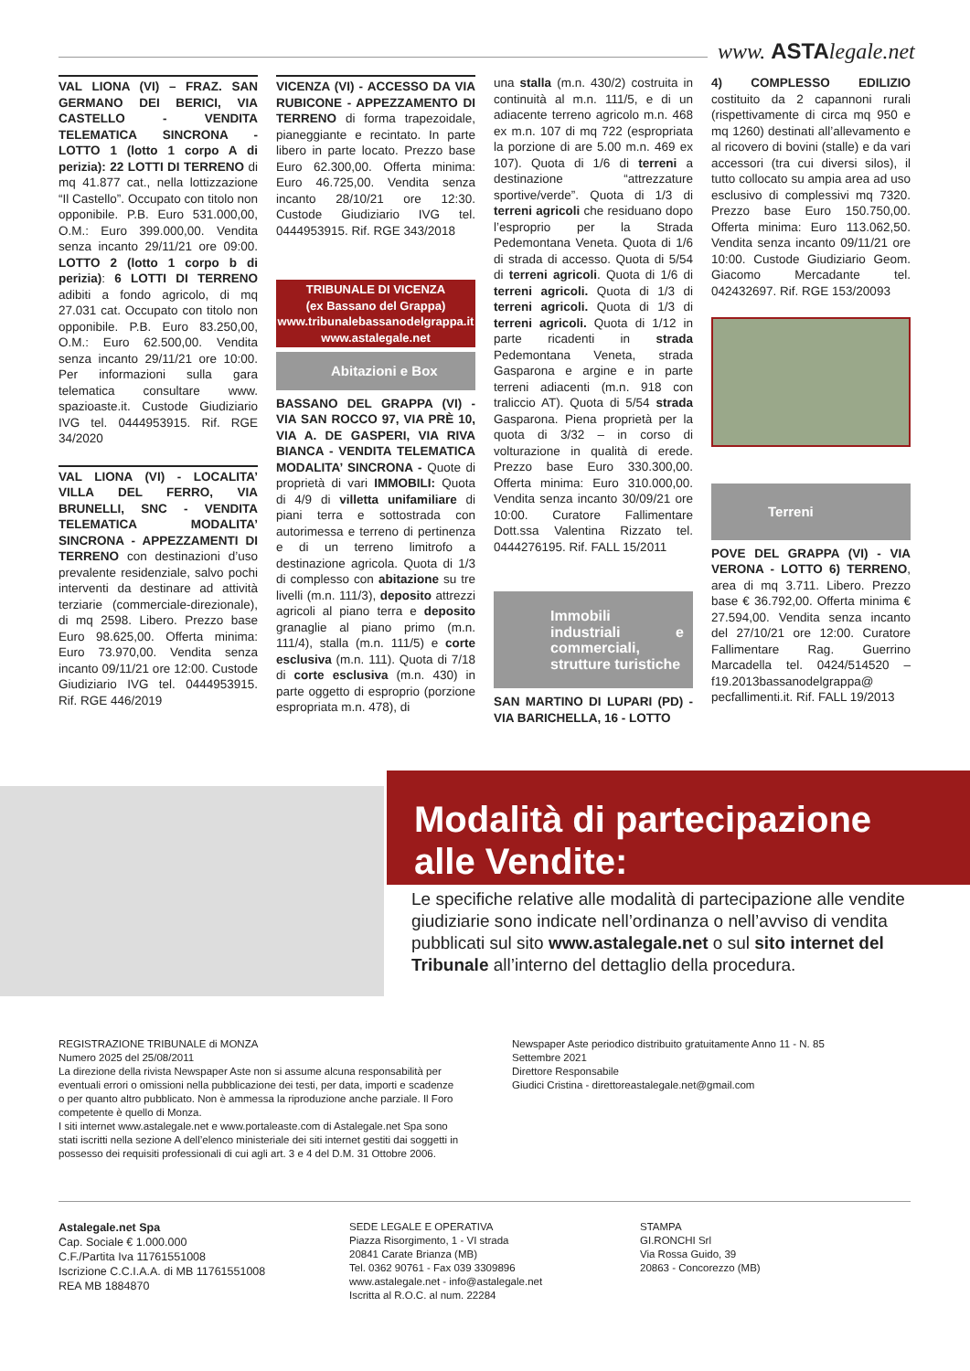www. ASTAlegale.net
VAL LIONA (VI) – FRAZ. SAN GERMANO DEI BERICI, VIA CASTELLO - VENDITA TELEMATICA SINCRONA - LOTTO 1 (lotto 1 corpo A di perizia): 22 LOTTI DI TERRENO di mq 41.877 cat., nella lottizzazione “Il Castello”. Occupato con titolo non opponibile. P.B. Euro 531.000,00, O.M.: Euro 399.000,00. Vendita senza incanto 29/11/21 ore 09:00. LOTTO 2 (lotto 1 corpo b di perizia): 6 LOTTI DI TERRENO adibiti a fondo agricolo, di mq 27.031 cat. Occupato con titolo non opponibile. P.B. Euro 83.250,00, O.M.: Euro 62.500,00. Vendita senza incanto 29/11/21 ore 10:00. Per informazioni sulla gara telematica consultare www. spazioaste.it. Custode Giudiziario IVG tel. 0444953915. Rif. RGE 34/2020
VAL LIONA (VI) - LOCALITA’ VILLA DEL FERRO, VIA BRUNELLI, SNC - VENDITA TELEMATICA MODALITA’ SINCRONA - APPEZZAMENTI DI TERRENO con destinazioni d’uso prevalente residenziale, salvo pochi interventi da destinare ad attività terziarie (commerciale-direzionale), di mq 2598. Libero. Prezzo base Euro 98.625,00. Offerta minima: Euro 73.970,00. Vendita senza incanto 09/11/21 ore 12:00. Custode Giudiziario IVG tel. 0444953915. Rif. RGE 446/2019
VICENZA (VI) - ACCESSO DA VIA RUBICONE - APPEZZAMENTO DI TERRENO di forma trapezoidale, pianeggiante e recintato. In parte libero in parte locato. Prezzo base Euro 62.300,00. Offerta minima: Euro 46.725,00. Vendita senza incanto 28/10/21 ore 12:30. Custode Giudiziario IVG tel. 0444953915. Rif. RGE 343/2018
TRIBUNALE DI VICENZA
(ex Bassano del Grappa)
www.tribunalebassanodelgrappa.it
www.astalegale.net
Abitazioni e Box
BASSANO DEL GRAPPA (VI) - VIA SAN ROCCO 97, VIA PRÈ 10, VIA A. DE GASPERI, VIA RIVA BIANCA - VENDITA TELEMATICA MODALITA’ SINCRONA - Quote di proprietà di vari IMMOBILI: Quota di 4/9 di villetta unifamiliare di piani terra e sottostrada con autorimessa e terreno di pertinenza e di un terreno limitrofo a destinazione agricola. Quota di 1/3 di complesso con abitazione su tre livelli (m.n. 111/3), deposito attrezzi agricoli al piano terra e deposito granaglie al piano primo (m.n. 111/4), stalla (m.n. 111/5) e corte esclusiva (m.n. 111). Quota di 7/18 di corte esclusiva (m.n. 430) in parte oggetto di esproprio (porzione espropriata m.n. 478), di
una stalla (m.n. 430/2) costruita in continuità al m.n. 111/5, e di un adiacente terreno agricolo m.n. 468 ex m.n. 107 di mq 722 (espropriata la porzione di are 5.00 m.n. 469 ex 107). Quota di 1/6 di terreni a destinazione “attrezzature sportive/verde”. Quota di 1/3 di terreni agricoli che residuano dopo l’esproprio per la Strada Pedemontana Veneta. Quota di 1/6 di strada di accesso. Quota di 5/54 di terreni agricoli. Quota di 1/6 di terreni agricoli. Quota di 1/3 di terreni agricoli. Quota di 1/3 di terreni agricoli. Quota di 1/12 in parte ricadenti in strada Pedemontana Veneta, strada Gasparona e argine e in parte terreni adiacenti (m.n. 918 con traliccio AT). Quota di 5/54 strada Gasparona. Piena proprietà per la quota di 3/32 – in corso di volturazione in qualità di erede. Prezzo base Euro 330.300,00. Offerta minima: Euro 310.000,00. Vendita senza incanto 30/09/21 ore 10:00. Curatore Fallimentare Dott.ssa Valentina Rizzato tel. 0444276195. Rif. FALL 15/2011
Immobili industriali e commerciali, strutture turistiche
SAN MARTINO DI LUPARI (PD) - VIA BARICHELLA, 16 - LOTTO
4) COMPLESSO EDILIZIO costituito da 2 capannoni rurali (rispettivamente di circa mq 950 e mq 1260) destinati all’allevamento e al ricovero di bovini (stalle) e da vari accessori (tra cui diversi silos), il tutto collocato su ampia area ad uso esclusivo di complessivi mq 7320. Prezzo base Euro 150.750,00. Offerta minima: Euro 113.062,50. Vendita senza incanto 09/11/21 ore 10:00. Custode Giudiziario Geom. Giacomo Mercadante tel. 042432697. Rif. RGE 153/20093
Terreni
POVE DEL GRAPPA (VI) - VIA VERONA - LOTTO 6) TERRENO, area di mq 3.711. Libero. Prezzo base € 36.792,00. Offerta minima € 27.594,00. Vendita senza incanto del 27/10/21 ore 12:00. Curatore Fallimentare Rag. Guerrino Marcadella tel. 0424/514520 – f19.2013bassanodelgrappa@ pecfallimenti.it. Rif. FALL 19/2013
Modalità di partecipazione
alle Vendite:
Le specifiche relative alle modalità di partecipazione alle vendite giudiziarie sono indicate nell’ordinanza o nell’avviso di vendita pubblicati sul sito www.astalegale.net o sul sito internet del Tribunale all’interno del dettaglio della procedura.
REGISTRAZIONE TRIBUNALE di MONZA
Numero 2025 del 25/08/2011
La direzione della rivista Newspaper Aste non si assume alcuna responsabilità per eventuali errori o omissioni nella pubblicazione dei testi, per data, importi e scadenze o per quanto altro pubblicato. Non è ammessa la riproduzione anche parziale. Il Foro competente è quello di Monza.
I siti internet www.astalegale.net e www.portaleaste.com di Astalegale.net Spa sono stati iscritti nella sezione A dell’elenco ministeriale dei siti internet gestiti dai soggetti in possesso dei requisiti professionali di cui agli art. 3 e 4 del D.M. 31 Ottobre 2006.
Newspaper Aste periodico distribuito gratuitamente Anno 11 - N. 85
Settembre 2021
Direttore Responsabile
Giudici Cristina - direttoreastalegale.net@gmail.com
Astalegale.net Spa
Cap. Sociale € 1.000.000
C.F./Partita Iva 11761551008
Iscrizione C.C.I.A.A. di MB 11761551008
REA MB 1884870
SEDE LEGALE E OPERATIVA
Piazza Risorgimento, 1 - VI strada
20841 Carate Brianza (MB)
Tel. 0362 90761 - Fax 039 3309896
www.astalegale.net - info@astalegale.net
Iscritta al R.O.C. al num. 22284
STAMPA
GI.RONCHI Srl
Via Rossa Guido, 39
20863 - Concorezzo (MB)